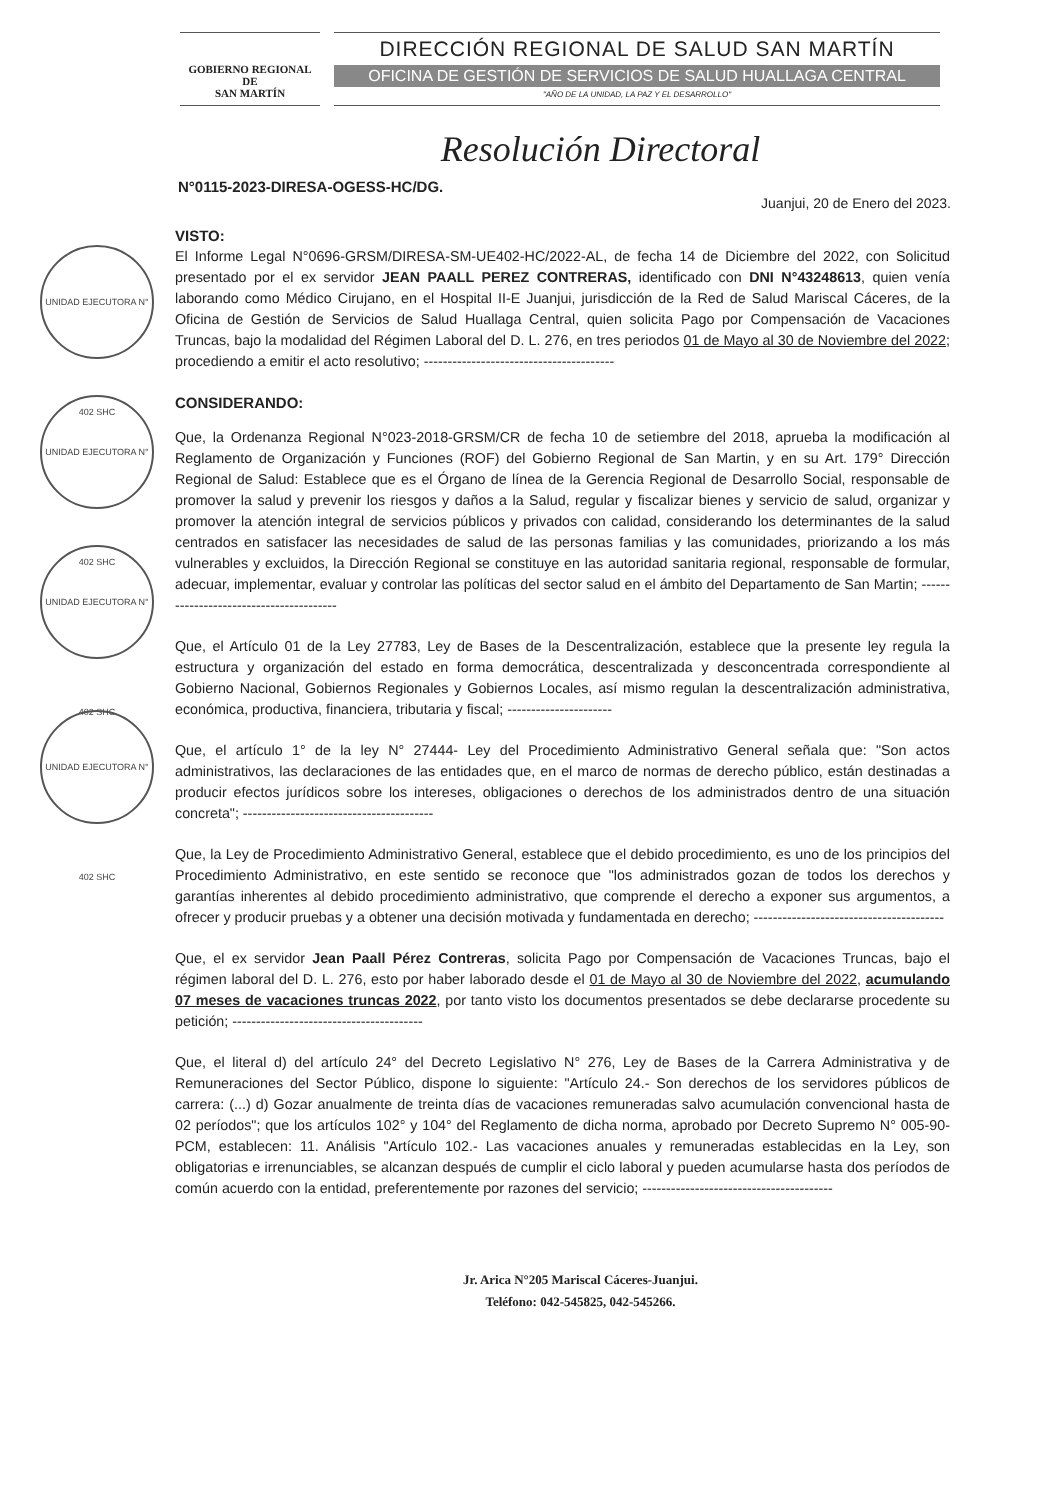GOBIERNO REGIONAL DE
SAN MARTÍN
DIRECCIÓN REGIONAL DE SALUD SAN MARTÍN
OFICINA DE GESTIÓN DE SERVICIOS DE SALUD HUALLAGA CENTRAL
"AÑO DE LA UNIDAD, LA PAZ Y EL DESARROLLO"
Resolución Directoral
N°0115-2023-DIRESA-OGESS-HC/DG.
Juanjui, 20 de Enero del 2023.
UNIDAD EJECUTORA N° 402 SHC
UNIDAD EJECUTORA N° 402 SHC
UNIDAD EJECUTORA N° 402 SHC
UNIDAD EJECUTORA N° 402 SHC
VISTO:
El Informe Legal N°0696-GRSM/DIRESA-SM-UE402-HC/2022-AL, de fecha 14 de Diciembre del 2022, con Solicitud presentado por el ex servidor JEAN PAALL PEREZ CONTRERAS, identificado con DNI N°43248613, quien venía laborando como Médico Cirujano, en el Hospital II-E Juanjui, jurisdicción de la Red de Salud Mariscal Cáceres, de la Oficina de Gestión de Servicios de Salud Huallaga Central, quien solicita Pago por Compensación de Vacaciones Truncas, bajo la modalidad del Régimen Laboral del D. L. 276, en tres periodos 01 de Mayo al 30 de Noviembre del 2022; procediendo a emitir el acto resolutivo; ----------------------------------------
CONSIDERANDO:
Que, la Ordenanza Regional N°023-2018-GRSM/CR de fecha 10 de setiembre del 2018, aprueba la modificación al Reglamento de Organización y Funciones (ROF) del Gobierno Regional de San Martin, y en su Art. 179° Dirección Regional de Salud: Establece que es el Órgano de línea de la Gerencia Regional de Desarrollo Social, responsable de promover la salud y prevenir los riesgos y daños a la Salud, regular y fiscalizar bienes y servicio de salud, organizar y promover la atención integral de servicios públicos y privados con calidad, considerando los determinantes de la salud centrados en satisfacer las necesidades de salud de las personas familias y las comunidades, priorizando a los más vulnerables y excluidos, la Dirección Regional se constituye en las autoridad sanitaria regional, responsable de formular, adecuar, implementar, evaluar y controlar las políticas del sector salud en el ámbito del Departamento de San Martin; ----------------------------------------
Que, el Artículo 01 de la Ley 27783, Ley de Bases de la Descentralización, establece que la presente ley regula la estructura y organización del estado en forma democrática, descentralizada y desconcentrada correspondiente al Gobierno Nacional, Gobiernos Regionales y Gobiernos Locales, así mismo regulan la descentralización administrativa, económica, productiva, financiera, tributaria y fiscal; ----------------------
Que, el artículo 1° de la ley N° 27444- Ley del Procedimiento Administrativo General señala que: "Son actos administrativos, las declaraciones de las entidades que, en el marco de normas de derecho público, están destinadas a producir efectos jurídicos sobre los intereses, obligaciones o derechos de los administrados dentro de una situación concreta"; ----------------------------------------
Que, la Ley de Procedimiento Administrativo General, establece que el debido procedimiento, es uno de los principios del Procedimiento Administrativo, en este sentido se reconoce que "los administrados gozan de todos los derechos y garantías inherentes al debido procedimiento administrativo, que comprende el derecho a exponer sus argumentos, a ofrecer y producir pruebas y a obtener una decisión motivada y fundamentada en derecho; ----------------------------------------
Que, el ex servidor Jean Paall Pérez Contreras, solicita Pago por Compensación de Vacaciones Truncas, bajo el régimen laboral del D. L. 276, esto por haber laborado desde el 01 de Mayo al 30 de Noviembre del 2022, acumulando 07 meses de vacaciones truncas 2022, por tanto visto los documentos presentados se debe declararse procedente su petición; ----------------------------------------
Que, el literal d) del artículo 24° del Decreto Legislativo N° 276, Ley de Bases de la Carrera Administrativa y de Remuneraciones del Sector Público, dispone lo siguiente: "Artículo 24.- Son derechos de los servidores públicos de carrera: (...) d) Gozar anualmente de treinta días de vacaciones remuneradas salvo acumulación convencional hasta de 02 períodos"; que los artículos 102° y 104° del Reglamento de dicha norma, aprobado por Decreto Supremo N° 005-90-PCM, establecen: 11. Análisis "Artículo 102.- Las vacaciones anuales y remuneradas establecidas en la Ley, son obligatorias e irrenunciables, se alcanzan después de cumplir el ciclo laboral y pueden acumularse hasta dos períodos de común acuerdo con la entidad, preferentemente por razones del servicio; ----------------------------------------
Jr. Arica N°205 Mariscal Cáceres-Juanjui.
Teléfono: 042-545825, 042-545266.